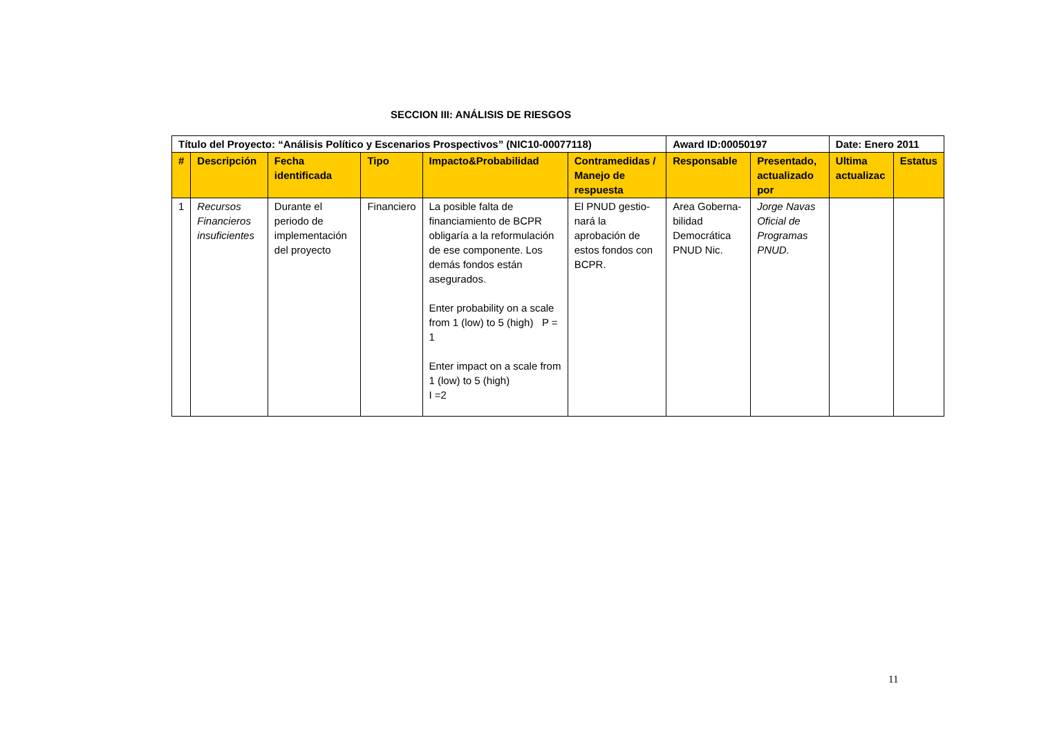SECCION III: ANÁLISIS DE RIESGOS
| Título del Proyecto: “Análisis Político y Escenarios Prospectivos” (NIC10-00077118) | | | | | | Award ID:00050197 | | Date: Enero 2011 | |
| # | Descripción | Fecha identificada | Tipo | Impacto&Probabilidad | Contramedidas / Manejo de respuesta | Responsable | Presentado, actualizado por | Ultima actualizac | Estatus |
| 1 | Recursos Financieros insuficientes | Durante el periodo de implementación del proyecto | Financiero | La posible falta de financiamiento de BCPR obligaría a la reformulación de ese componente. Los demás fondos están asegurados. Enter probability on a scale from 1 (low) to 5 (high) P = 1 Enter impact on a scale from 1 (low) to 5 (high) I =2 | El PNUD gestio-nará la aprobación de estos fondos con BCPR. | Area Goberna-bilidad Democrática PNUD Nic. | Jorge Navas Oficial de Programas PNUD. | | |
11